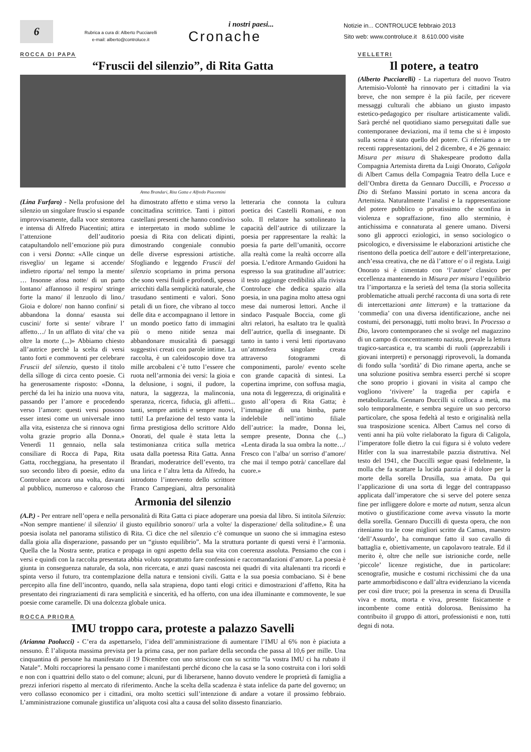6
Rubrica a cura di: Alberto Pucciarelli
e-mail: alberto@controluce.it
i nostri paesi...
Cronache
Notizie in... CONTROLUCE febbraio 2013
Sito web: www.controluce.it 8.610.000 visite
ROCCA DI PAPA
“Fruscii del silenzio”, di Rita Gatta
Anna Brandari, Rita Gatta e Alfredo Piacentini
(Lina Furfaro) - Nella profusione del silenzio un singolare fruscìo si espande improvvisamente, dalla voce stentorea e intensa di Alfredo Piacentini; attira l’attenzione dell’auditorio catapultandolo nell’emozione più pura con i versi Donna: «Alle cinque un risveglio/ un legame si accende/ indietro riporta/ nel tempo la mente/ … Insonne afosa notte/ di un parto lontano/ affannoso il respiro/ stringe forte la mano/ il lenzuolo di lino./ Gioia e dolore/ non hanno confini/ si abbandona la donna/ esausta sui cuscini/ forte si sente/ vibrare l’ affetto…/ In un afflato di vita/ che va oltre la morte (...)» Abbiamo chiesto all’autrice perchè la scelta di versi tanto forti e commoventi per celebrare Fruscii del silenzio, questo il titolo della sìlloge di circa cento poesie. Ci ha generosamente risposto: «Donna, perché da lei ha inizio una nuova vita, passando per l’amore e procedendo verso l’amore: questi versi possono esser intesi come un universale inno alla vita, esistenza che si rinnova ogni volta grazie proprio alla Donna.» Venerdì 11 gennaio, nella sala consiliare di Rocca di Papa, Rita Gatta, roccheggiana, ha presentato il suo secondo libro di poesie, edito da Controluce ancora una volta, davanti al pubblico, numeroso e caloroso che ha dimostrato affetto e stima verso la concittadina scrittrice. Tanti i pittori castellani presenti che hanno condiviso e interpretato in modo sublime le poesia di Rita con delicati dipinti, dimostrando congeniale connubio delle diverse espressioni artistiche. Sfogliando e leggendo Fruscii del silenzio scopriamo in prima persona che sono versi fluidi e profondi, spesso arricchiti dalla semplicità naturale, che trasudano sentimenti e valori. Sono petali di un fiore, che vibrano al tocco delle dita e accompagnano il lettore in un mondo poetico fatto di immagini più o meno nitide senza mai abbandonare musicalità di paesaggi suggestivi creati con parole intime. La raccolta, è un caleidoscopio dove tra mille arcobaleni c’è tutto l’essere che ruota nell’armonia dei versi: la gioia e la delusione, i sogni, il pudore, la natura, la saggezza, la malinconia, speranza, ricerca, fiducia, gli affetti... tanti, sempre antichi e sempre nuovi, tutti! La prefazione del testo vanta la firma prestigiosa dello scrittore Aldo Onorati, del quale è stata letta la testimonianza critica sulla metrica usata dalla poetessa Rita Gatta. Anna Brandari, moderatrice dell’evento, tra una lirica e l’altra letta da Alfredo, ha introdotto l’intervento dello scrittore Franco Campegiani, altra personalità letteraria che connota la cultura poetica dei Castelli Romani, e non solo. Il relatore ha sottolineato la capacità dell’autrice di utilizzare la poesia per rappresentare la realtà: la poesia fa parte dell’umanità, occorre alla realtà come la realtà occorre alla poesia. L’editore Armando Guidoni ha espresso la sua gratitudine all’autrice: il testo aggiunge credibilità alla rivista Controluce che dedica spazio alla poesia, in una pagina molto attesa ogni mese dai numerosi lettori. Anche il sindaco Pasquale Boccia, come gli altri relatori, ha esaltato tra le qualità dell’autrice, quella di insegnante. Di tanto in tanto i versi letti riportavano un’atmosfera singolare creata attraverso fotogrammi di componimenti, parole/ evento scelte con grande capacità di sintesi. La copertina imprime, con soffusa magia, una nota di leggerezza, di originalità e gusto all’opera di Rita Gatta; è l’immagine di una bimba, parte indelebile nell’intimo filiale dell’autrice: la madre, Donna lei, sempre presente, Donna che (...) «Lenta dirada la sua ombra la notte…/ Fresco con l’alba/ un sorriso d’amore/ che mai il tempo potrà/ cancellare dal cuore.»
Armonia del silenzio
(A.P.) - Per entrare nell’opera e nella personalità di Rita Gatta ci piace adoperare una poesia dal libro. Si intitola Silenzio: «Non sempre mantiene/ il silenzio/ il giusto equilibrio sonoro// urla a volte/ la disperazione/ della solitudine.» È una poesia isolata nel panorama stilistico di Rita. Ci dice che nel silenzio c’è comunque un suono che si immagina esteso dalla gioia alla disperazione, passando per un “giusto equilibrio”. Ma la struttura portante di questi versi è l’armonia. Quella che la Nostra sente, pratica e propaga in ogni aspetto della sua vita con coerenza assoluta. Pensiamo che con i versi e quindi con la raccolta presentata abbia voluto soprattutto fare confessioni e raccomandazioni d’amore. La poesia è giunta in conseguenza naturale, da sola, non ricercata, e anzi quasi nascosta nei quadri di vita altalenanti tra ricordi e spinta verso il futuro, tra contemplazione della natura e tensioni civili. Gatta e la sua poesia combaciano. Si è bene percepito alla fine dell’incontro, quando, nella sala strapiena, dopo tanti elogi critici e dimostrazioni d’affetto, Rita ha presentato dei ringraziamenti di rara semplicità e sincerità, ed ha offerto, con una idea illuminante e commovente, le sue poesie come caramelle. Di una dolcezza globale unica.
ROCCA PRIORA
IMU troppo cara, proteste a palazzo Savelli
(Arianna Paolucci) - C’era da aspettarselo, l’idea dell’amministrazione di aumentare l’IMU al 6% non è piaciuta a nessuno. È l’aliquota massima prevista per la prima casa, per non parlare della seconda che passa al 10,6 per mille. Una cinquantina di persone ha manifestato il 19 Dicembre con uno striscione con su scritto “la vostra IMU ci ha rubato il Natale”. Molti roccaprioresi la pensano come i manifestanti perché dicono che la casa se la sono costruita con i lori soldi e non con i quattrini dello stato o del comune; alcuni, pur di liberarsene, hanno dovuto vendere le proprietà di famiglia a prezzi inferiori rispetto al mercato di riferimento. Anche la scelta della scadenza è stata infelice da parte del governo; un vero collasso economico per i cittadini, ora molto scettici sull’intenzione di andare a votare il prossimo febbraio. L’amministrazione comunale giustifica un’aliquota così alta a causa del solito dissesto finanziario.
VELLETRI
Il potere, a teatro
(Alberto Pucciarelli) - La riapertura del nuovo Teatro Artemisio-Volontè ha rinnovato per i cittadini la via breve, che non sempre è la più facile, per ricevere messaggi culturali che abbiano un giusto impasto estetico-pedagogico per risultare artisticamente validi. Sarà perché nel quotidiano siamo perseguitati dalle sue contemporanee deviazioni, ma il tema che si è imposto sulla scena è stato quello del potere. Ci riferiamo a tre recenti rappresentazioni, del 2 dicembre, 4 e 26 gennaio: Misura per misura di Shakespeare prodotto dalla Compagnia Artemista diretta da Luigi Onorato, Caligola di Albert Camus della Compagnia Teatro della Luce e dell’Ombra diretta da Gennaro Duccilli, e Processo a Dio di Stefano Massini portato in scena ancora da Artemista. Naturalmente l’analisi e la rappresentazione del potere pubblico o privatissimo che sconfina in violenza e sopraffazione, fino allo sterminio, è antichissima e connaturata al genere umano. Diversi sono gli approcci eziologici, in senso sociologico o psicologico, e diversissime le elaborazioni artistiche che risentono della poetica dell’autore e dell’interpretazione, anch’essa creativa, che ne dà l’attore e/ o il regista. Luigi Onorato si è cimentato con ‘l’autore’ classico per eccellenza mantenendo in Misura per misura l’equilibrio tra l’importanza e la serietà del tema (la storia sollecita problematiche attuali perché racconta di una sorta di rete di intercettazioni ante litteram) e la trattazione da ‘commedia’ con una diversa identificazione, anche nei costumi, dei personaggi, tutti molto bravi. In Processo a Dio, lavoro contemporaneo che si svolge nel magazzino di un campo di concentramento nazista, prevale la lettura tragico-sarcastica e, tra scambi di ruoli (apprezzabili i giovani interpreti) e personaggi riprovevoli, la domanda di fondo sulla ‘sordità’ di Dio rimane aperta, anche se una soluzione positiva sembra esserci perché si scopre che sono proprio i giovani in visita al campo che vogliono ‘rivivere’ la tragedia per capirla e metabolizzarla. Gennaro Duccilli si colloca a metà, ma solo temporalmente, e sembra seguire un suo percorso particolare, che sposa fedeltà al testo e originalità nella sua trasposizione scenica. Albert Camus nel corso di venti anni ha più volte rielaborato la figura di Caligola, l’imperatore folle dietro la cui figura si è voluto vedere Hitler con la sua inarrestabile pazzia distruttiva. Nel testo del 1941, che Duccilli segue quasi fedelmente, la molla che fa scattare la lucida pazzia è il dolore per la morte della sorella Drusilla, sua amata. Da qui l’applicazione di una sorta di legge del contrappasso applicata dall’imperatore che si serve del potere senza fine per infliggere dolore e morte ad nutum, senza alcun motivo o giustificazione come aveva vissuto la morte della sorella. Gennaro Duccilli di questa opera, che non riteniamo tra le cose migliori scritte da Camus, maestro ‘dell’Assurdo’, ha comunque fatto il suo cavallo di battaglia e, obiettivamente, un capolavoro teatrale. Ed il merito è, oltre che nelle sue istrioniche corde, nelle ‘piccole’ licenze registiche, due in particolare: scenografie, musiche e costumi ricchissimi che da una parte ammorbidiscono e dall’altra evidenziano la vicenda per così dire truce; poi la presenza in scena di Drusilla viva e morta, morta e viva, presente fisicamente e incombente come entità dolorosa. Benissimo ha contribuito il gruppo di attori, professionisti e non, tutti degni di nota.